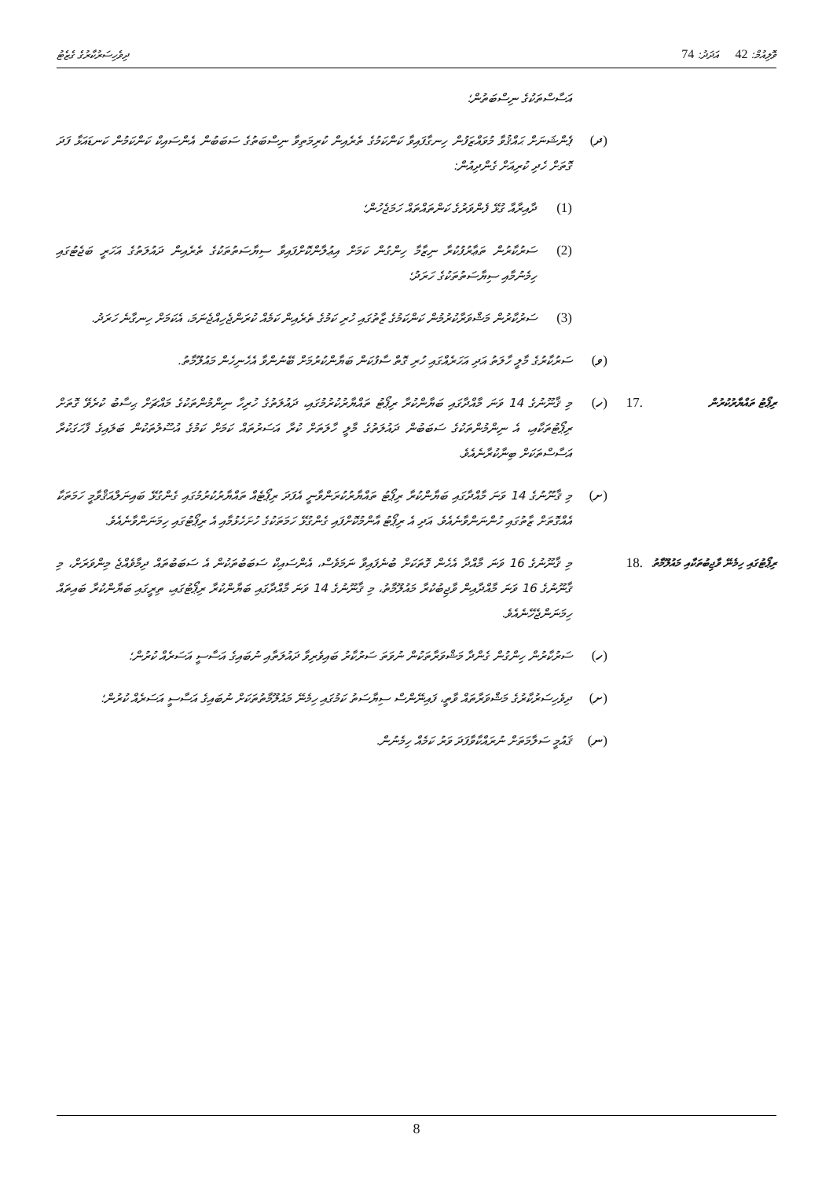ވޮލިއުމް: 42 އަދަދު: 74
ދިވެހިސަރުކާރުގެ ގެޒެޓު
އަސާސްތަކުގެ ނިސްބަތުން؛
(ދ) ޕެންޝަނަށް ޙައްޤުވާ މުވައްޒަފުން ހިނގާފައިވާ ކަންކަމުގެ ތެރެއިން ކުރިމަތިވާ ނިސްބަތުގެ ސަބަބުން އެންސައިކް ކަންކަމުން ކަނޑައަޅާ ފަދަ ގޮތަށް ހެދި ކުރިއަށް ގެންދިއުން:
(1) ދާއިރާއާ ގުޅޭ ފެންވަރުގެ ކަންތައްތައް ހަމަޖެހުން؛
(2) ސަރުކާރުން ތަޢާރުފުކުރާ ނިޒާމާ ހިންގުން ކަމަށް އިޢުލާންކޮށްފައިވާ ސިޔާސަތުތަކުގެ ތެރެއިން ދައުލަތުގެ އަހަރީ ބަޖެޓުގައި ހިމެނުމާއި ސިޔާސަތުތަކުގެ ހަރަދު؛
(3) ސަރުކާރުން މަޝްވަރާކުރުމުން ކަންކަމުގެ ޒާތުގައި ހުރި ކަމުގެ ތެރެއިން ކަމެއް ކުރަންޖެހިއްޖެނަމަ، އެކަމަށް ހިނގާނެ ހަރަދު.
(ވ) ސަރުކާރުގެ މާލީ ހާލަތު އަދި އަހަރެއްގައި ހުރި ގޮތް ސާފުކަން ބަޔާންކުރުމަށް ބޭނުންވާ އެހެނިހެން މައުލޫމާތު.
ރިޕޯޓު ތައްޔާރުކުރުން
.17 (ހ) މި ޤާނޫނުގެ 14 ވަނަ މާއްދާގައި ބަޔާންކުރާ ރިޕޯޓު ތައްޔާރުކުރުމުގައި، ދައުލަތުގެ ހުރިހާ ނިންމުންތަކުގެ މައްޗަށް ޙިސާބު ކުރެވޭ ގޮތަށް ރިޕޯޓުތަކާއި، އެ ނިންމުންތަކުގެ ސަބަބުން ދައުލަތުގެ މާލީ ހާލަތަށް ކުރާ އަސަރުތައް ކަމަށް ކަމުގެ އުސޫލުތަކުން ބަލައިގެ ފާހަގަކުރާ އަސާސްތަކަށް ބިނާކުރާނެއެވެ.
(ށ) މި ޤާނޫނުގެ 14 ވަނަ މާއްދާގައި ބަޔާންކުރާ ރިޕޯޓު ތައްޔާރުކުރަންވާނީ އެފަދަ ރިޕޯޓެއް ތައްޔާރުކުރުމުގައި ގެންގުޅޭ ބައިނަލްއަޤްވާމީ ހަމަތަކާ އެއްގޮތަށް ޒާތުގައި ހުންނަންވާނެއެވެ. އަދި އެ ރިޕޯޓު އާންމުކޮށްފައި ގެންގުޅޭ ހަމަތަކުގެ ހުށަހެޅުމާއި އެ ރިޕޯޓުގައި ހިމަނަންވާނެއެވެ.
ރިޕޯޓުގައި ހިމެނޭ ވާޖިބުތަކާއި މައުލޫމާތު
.18 މި ޤާނޫނުގެ 16 ވަނަ މާއްދާ އެހެން ގޮތަކަށް ބުނެފައިވާ ނަމަވެސް، އެންސައިކް ސަބަބުތަކުން އެ ސަބަބުތައް ދިމާވެއްޖެ މިންވަރަށް، މި ޤާނޫނުގެ 16 ވަނަ މާއްދާއިން ވާޖިބުކުރާ މައުލޫމާތު، މި ޤާނޫނުގެ 14 ވަނަ މާއްދާގައި ބަޔާންކުރާ ރިޕޯޓުގައި، ތިރީގައި ބަޔާންކުރާ ބައިތައް ހިމަނަންޖެހޭނެއެވެ.
(ހ) ސަރުކާރުން ހިންގުން ގެންދާ މަޝްވަރާތަކުން ނުވަތަ ސަރުކާރު ބައިވެރިވާ ދައުލަތާއި ނުބައިގެ އަސާސީ އަސަރެއް ކުރުން؛
(ށ) ދިވެހިސަރުކާރުގެ މަޝްވަރާތައް ވާތީ، ފައިނޭންސް ސިޔާސަތު ކަމުގައި ހިމެނޭ މައުލޫމާތުތަކަށް ނުބައިގެ އަސާސީ އަސަރެއް ކުރުން؛
(ނ) ޤައުމީ ސަލާމަތަށް ނުރައްކާވާފަދަ ވަރު ކަމެއް ހިމެނުން.
8